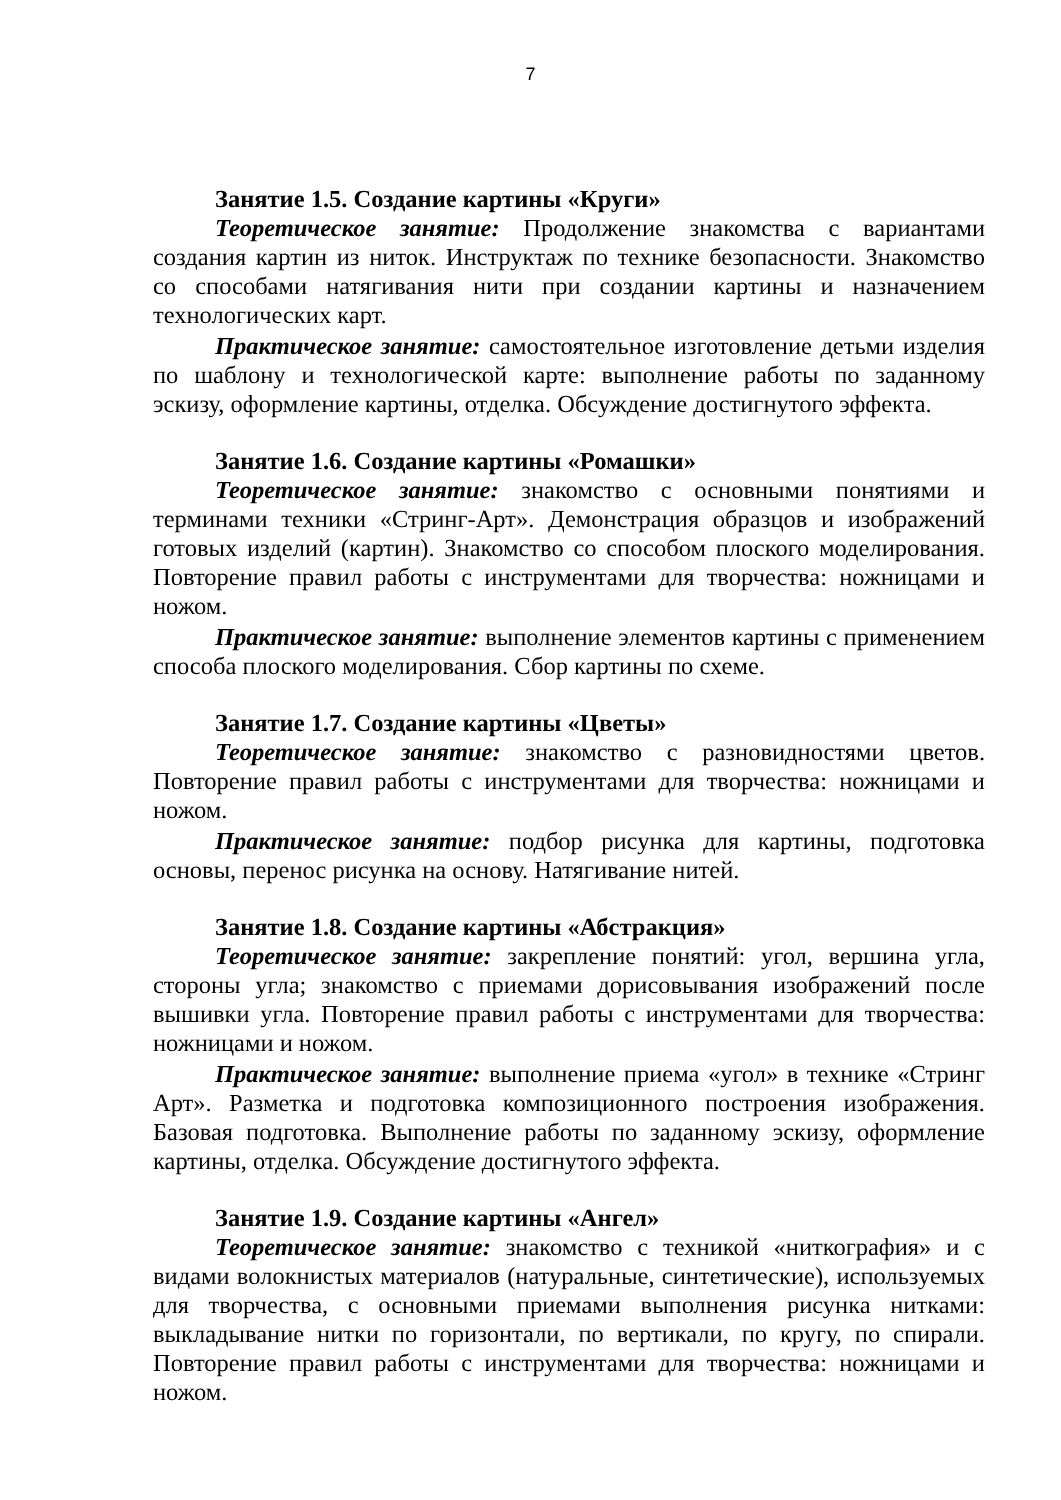7
Занятие 1.5. Создание картины «Круги»
Теоретическое занятие: Продолжение знакомства с вариантами создания картин из ниток. Инструктаж по технике безопасности. Знакомство со способами натягивания нити при создании картины и назначением технологических карт.
Практическое занятие: самостоятельное изготовление детьми изделия по шаблону и технологической карте: выполнение работы по заданному эскизу, оформление картины, отделка. Обсуждение достигнутого эффекта.
Занятие 1.6. Создание картины «Ромашки»
Теоретическое занятие: знакомство с основными понятиями и терминами техники «Стринг-Арт». Демонстрация образцов и изображений готовых изделий (картин). Знакомство со способом плоского моделирования. Повторение правил работы с инструментами для творчества: ножницами и ножом.
Практическое занятие: выполнение элементов картины с применением способа плоского моделирования. Сбор картины по схеме.
Занятие 1.7. Создание картины «Цветы»
Теоретическое занятие: знакомство с разновидностями цветов. Повторение правил работы с инструментами для творчества: ножницами и ножом.
Практическое занятие: подбор рисунка для картины, подготовка основы, перенос рисунка на основу. Натягивание нитей.
Занятие 1.8. Создание картины «Абстракция»
Теоретическое занятие: закрепление понятий: угол, вершина угла, стороны угла; знакомство с приемами дорисовывания изображений после вышивки угла. Повторение правил работы с инструментами для творчества: ножницами и ножом.
Практическое занятие: выполнение приема «угол» в технике «Стринг Арт». Разметка и подготовка композиционного построения изображения. Базовая подготовка. Выполнение работы по заданному эскизу, оформление картины, отделка. Обсуждение достигнутого эффекта.
Занятие 1.9. Создание картины «Ангел»
Теоретическое занятие: знакомство с техникой «ниткография» и с видами волокнистых материалов (натуральные, синтетические), используемых для творчества, с основными приемами выполнения рисунка нитками: выкладывание нитки по горизонтали, по вертикали, по кругу, по спирали. Повторение правил работы с инструментами для творчества: ножницами и ножом.